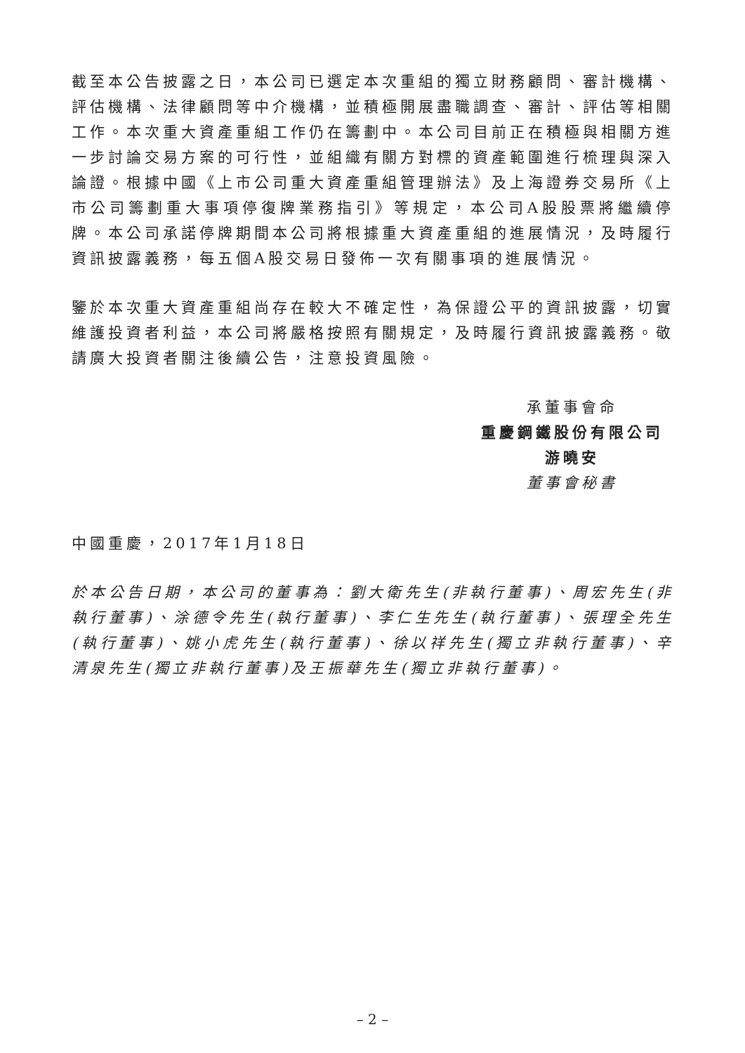截至本公告披露之日，本公司已選定本次重組的獨立財務顧問、審計機構、評估機構、法律顧問等中介機構，並積極開展盡職調查、審計、評估等相關工作。本次重大資產重組工作仍在籌劃中。本公司目前正在積極與相關方進一步討論交易方案的可行性，並組織有關方對標的資產範圍進行梳理與深入論證。根據中國《上市公司重大資產重組管理辦法》及上海證券交易所《上市公司籌劃重大事項停復牌業務指引》等規定，本公司A股股票將繼續停牌。本公司承諾停牌期間本公司將根據重大資產重組的進展情況，及時履行資訊披露義務，每五個A股交易日發佈一次有關事項的進展情況。
鑒於本次重大資產重組尚存在較大不確定性，為保證公平的資訊披露，切實維護投資者利益，本公司將嚴格按照有關規定，及時履行資訊披露義務。敬請廣大投資者關注後續公告，注意投資風險。
承董事會命
重慶鋼鐵股份有限公司
游曉安
董事會秘書
中國重慶，2017年1月18日
於本公告日期，本公司的董事為：劉大衛先生(非執行董事)、周宏先生(非執行董事)、涂德令先生(執行董事)、李仁生先生(執行董事)、張理全先生(執行董事)、姚小虎先生(執行董事)、徐以祥先生(獨立非執行董事)、辛清泉先生(獨立非執行董事)及王振華先生(獨立非執行董事)。
– 2 –